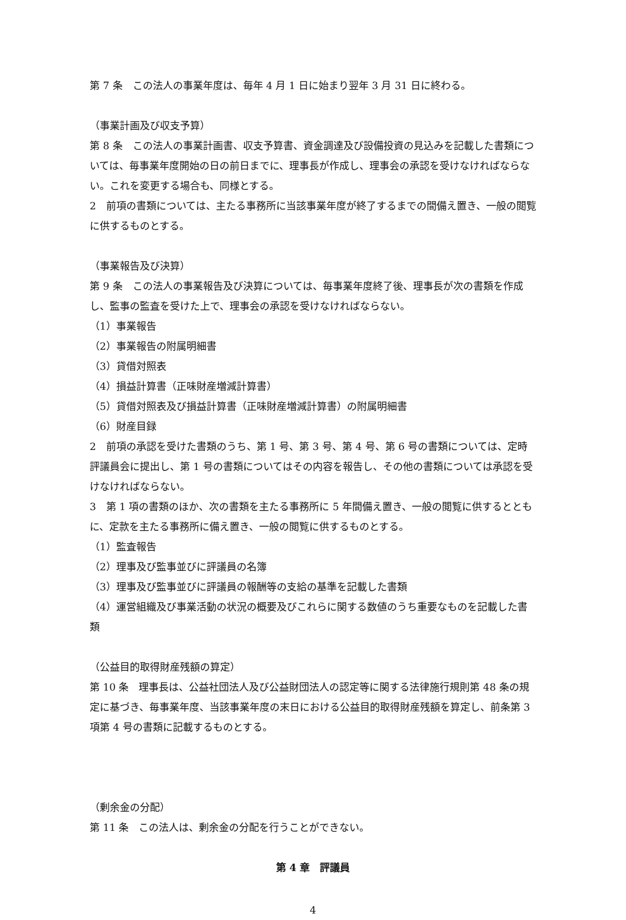第 7 条　この法人の事業年度は、毎年 4 月 1 日に始まり翌年 3 月 31 日に終わる。
（事業計画及び収支予算）
第 8 条　この法人の事業計画書、収支予算書、資金調達及び設備投資の見込みを記載した書類については、毎事業年度開始の日の前日までに、理事長が作成し、理事会の承認を受けなければならない。これを変更する場合も、同様とする。
2　前項の書類については、主たる事務所に当該事業年度が終了するまでの間備え置き、一般の閲覧に供するものとする。
（事業報告及び決算）
第 9 条　この法人の事業報告及び決算については、毎事業年度終了後、理事長が次の書類を作成し、監事の監査を受けた上で、理事会の承認を受けなければならない。
（1）事業報告
（2）事業報告の附属明細書
（3）貸借対照表
（4）損益計算書（正味財産増減計算書）
（5）貸借対照表及び損益計算書（正味財産増減計算書）の附属明細書
（6）財産目録
2　前項の承認を受けた書類のうち、第 1 号、第 3 号、第 4 号、第 6 号の書類については、定時評議員会に提出し、第 1 号の書類についてはその内容を報告し、その他の書類については承認を受けなければならない。
3　第 1 項の書類のほか、次の書類を主たる事務所に 5 年間備え置き、一般の閲覧に供するとともに、定款を主たる事務所に備え置き、一般の閲覧に供するものとする。
（1）監査報告
（2）理事及び監事並びに評議員の名簿
（3）理事及び監事並びに評議員の報酬等の支給の基準を記載した書類
（4）運営組織及び事業活動の状況の概要及びこれらに関する数値のうち重要なものを記載した書類
（公益目的取得財産残額の算定）
第 10 条　理事長は、公益社団法人及び公益財団法人の認定等に関する法律施行規則第 48 条の規定に基づき、毎事業年度、当該事業年度の末日における公益目的取得財産残額を算定し、前条第 3 項第 4 号の書類に記載するものとする。
（剰余金の分配）
第 11 条　この法人は、剰余金の分配を行うことができない。
第 4 章　評議員
4